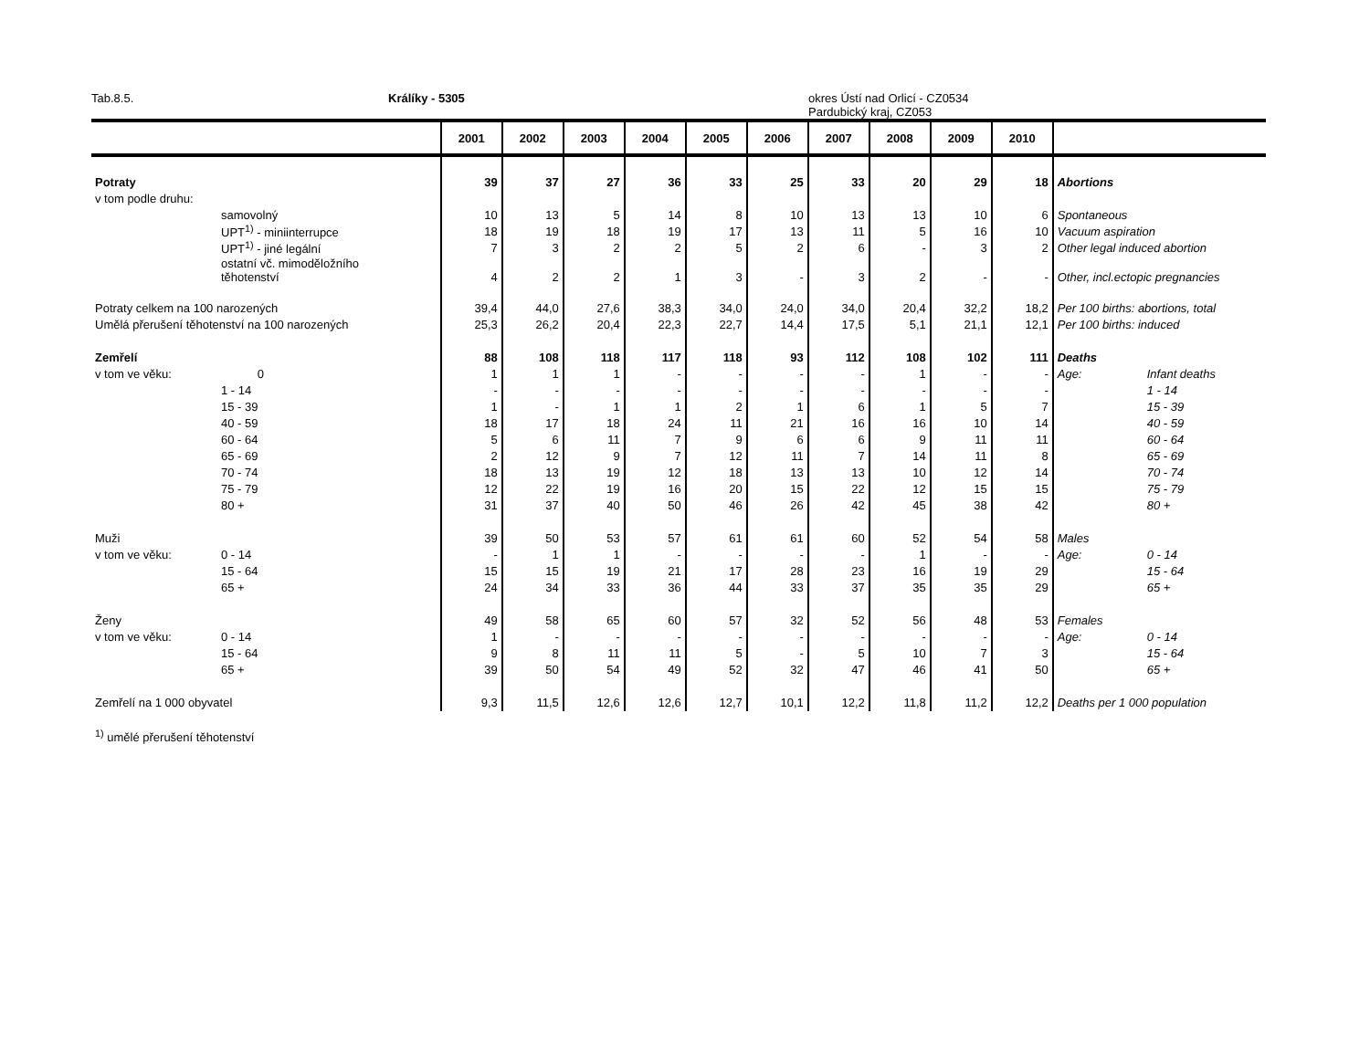Tab.8.5. Králíky - 5305 okres Ústí nad Orlicí - CZ0534
Pardubický kraj, CZ053
| | | 2001 | 2002 | 2003 | 2004 | 2005 | 2006 | 2007 | 2008 | 2009 | 2010 | | |
| --- | --- | --- | --- | --- | --- | --- | --- | --- | --- | --- | --- | --- | --- |
| Potraty | | 39 | 37 | 27 | 36 | 33 | 25 | 33 | 20 | 29 | 18 | Abortions | |
| v tom podle druhu: | | | | | | | | | | | | | |
| | samovolný | 10 | 13 | 5 | 14 | 8 | 10 | 13 | 13 | 10 | 6 | Spontaneous | |
| | UPT<sup>1)</sup> - miniinterrupce | 18 | 19 | 18 | 19 | 17 | 13 | 11 | 5 | 16 | 10 | Vacuum aspiration | |
| | UPT<sup>1)</sup> - jiné legální | 7 | 3 | 2 | 2 | 5 | 2 | 6 | - | 3 | 2 | Other legal induced abortion | |
| | ostatní vč. mimoděložního těhotenství | 4 | 2 | 2 | 1 | 3 | - | 3 | 2 | - | - | Other, incl.ectopic pregnancies | |
| Potraty celkem na 100 narozených | | 39,4 | 44,0 | 27,6 | 38,3 | 34,0 | 24,0 | 34,0 | 20,4 | 32,2 | 18,2 | Per 100 births: abortions, total | |
| Umělá přerušení těhotenství na 100 narozených | | 25,3 | 26,2 | 20,4 | 22,3 | 22,7 | 14,4 | 17,5 | 5,1 | 21,1 | 12,1 | Per 100 births: induced | |
| Zemřelí | | 88 | 108 | 118 | 117 | 118 | 93 | 112 | 108 | 102 | 111 | Deaths | |
| v tom ve věku: | 0 | 1 | 1 | 1 | - | - | - | - | 1 | - | - | Age: | Infant deaths |
| | 1 - 14 | - | - | - | - | - | - | - | - | - | - | | 1 - 14 |
| | 15 - 39 | 1 | - | 1 | 1 | 2 | 1 | 6 | 1 | 5 | 7 | | 15 - 39 |
| | 40 - 59 | 18 | 17 | 18 | 24 | 11 | 21 | 16 | 16 | 10 | 14 | | 40 - 59 |
| | 60 - 64 | 5 | 6 | 11 | 7 | 9 | 6 | 6 | 9 | 11 | 11 | | 60 - 64 |
| | 65 - 69 | 2 | 12 | 9 | 7 | 12 | 11 | 7 | 14 | 11 | 8 | | 65 - 69 |
| | 70 - 74 | 18 | 13 | 19 | 12 | 18 | 13 | 13 | 10 | 12 | 14 | | 70 - 74 |
| | 75 - 79 | 12 | 22 | 19 | 16 | 20 | 15 | 22 | 12 | 15 | 15 | | 75 - 79 |
| | 80 + | 31 | 37 | 40 | 50 | 46 | 26 | 42 | 45 | 38 | 42 | | 80 + |
| Muži | | 39 | 50 | 53 | 57 | 61 | 61 | 60 | 52 | 54 | 58 | Males | |
| v tom ve věku: | 0 - 14 | - | 1 | 1 | - | - | - | - | 1 | - | - | Age: | 0 - 14 |
| | 15 - 64 | 15 | 15 | 19 | 21 | 17 | 28 | 23 | 16 | 19 | 29 | | 15 - 64 |
| | 65 + | 24 | 34 | 33 | 36 | 44 | 33 | 37 | 35 | 35 | 29 | | 65 + |
| Ženy | | 49 | 58 | 65 | 60 | 57 | 32 | 52 | 56 | 48 | 53 | Females | |
| v tom ve věku: | 0 - 14 | 1 | - | - | - | - | - | - | - | - | - | Age: | 0 - 14 |
| | 15 - 64 | 9 | 8 | 11 | 11 | 5 | - | 5 | 10 | 7 | 3 | | 15 - 64 |
| | 65 + | 39 | 50 | 54 | 49 | 52 | 32 | 47 | 46 | 41 | 50 | | 65 + |
| Zemřelí na 1 000 obyvatel | | 9,3 | 11,5 | 12,6 | 12,6 | 12,7 | 10,1 | 12,2 | 11,8 | 11,2 | 12,2 | Deaths per 1 000 population | |
<sup>1)</sup> umělé přerušení těhotenství